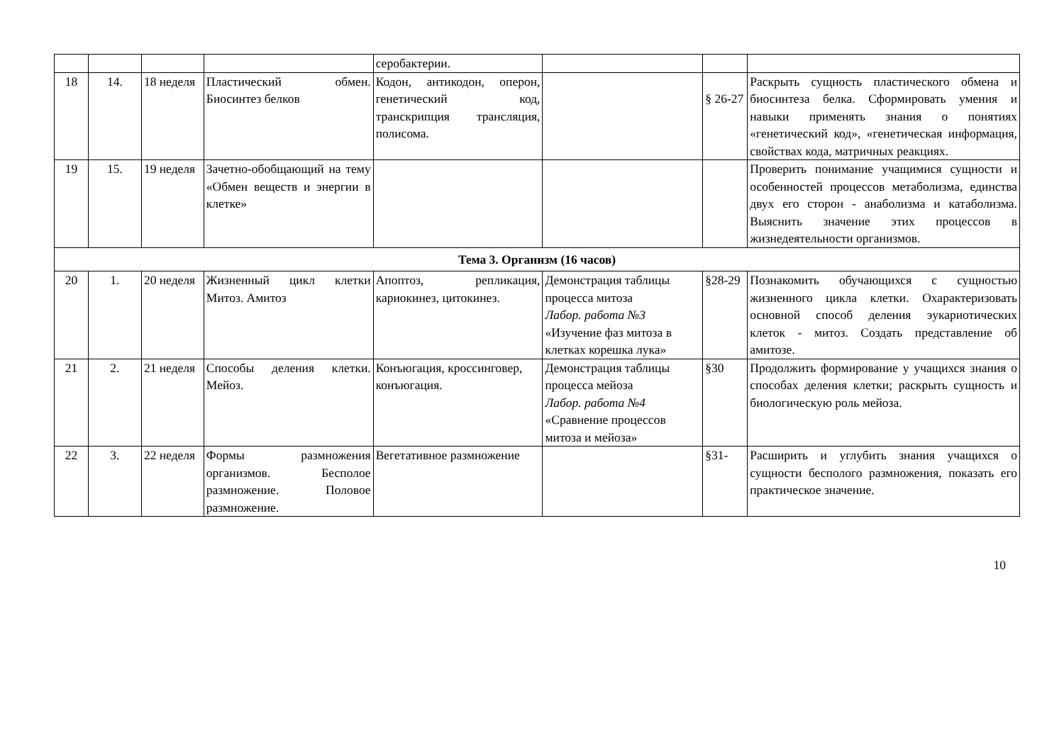| | | | | серобактерии. | | | |
| 18 | 14. | 18 неделя | Пластический обмен. Биосинтез белков | Кодон, антикодон, оперон, генетический код, транскрипция трансляция, полисома. | | § 26-27 | Раскрыть сущность пластического обмена и биосинтеза белка. Сформировать умения и навыки применять знания о понятиях «генетический код», «генетическая информация, свойствах кода, матричных реакциях. |
| 19 | 15. | 19 неделя | Зачетно-обобщающий на тему «Обмен веществ и энергии в клетке» | | | | Проверить понимание учащимися сущности и особенностей процессов метаболизма, единства двух его сторон - анаболизма и катаболизма. Выяснить значение этих процессов в жизнедеятельности организмов. |
| Тема 3. Организм (16 часов) | | | | | | | |
| 20 | 1. | 20 неделя | Жизненный цикл клетки Митоз. Амитоз | Апоптоз, репликация, кариокинез, цитокинез. | Демонстрация таблицы процесса митоза Лабор. работа №3 «Изучение фаз митоза в клетках корешка лука» | §28-29 | Познакомить обучающихся с сущностью жизненного цикла клетки. Охарактеризовать основной способ деления эукариотических клеток - митоз. Создать представление об амитозе. |
| 21 | 2. | 21 неделя | Способы деления клетки. Мейоз. | Конъюгация, кроссинговер, конъюгация. | Демонстрация таблицы процесса мейоза Лабор. работа №4 «Сравнение процессов митоза и мейоза» | §30 | Продолжить формирование у учащихся знания о способах деления клетки; раскрыть сущность и биологическую роль мейоза. |
| 22 | 3. | 22 неделя | Формы размножения организмов. Бесполое размножение. Половое размножение. | Вегетативное размножение | | §31- | Расширить и углубить знания учащихся о сущности бесполого размножения, показать его практическое значение. |
10